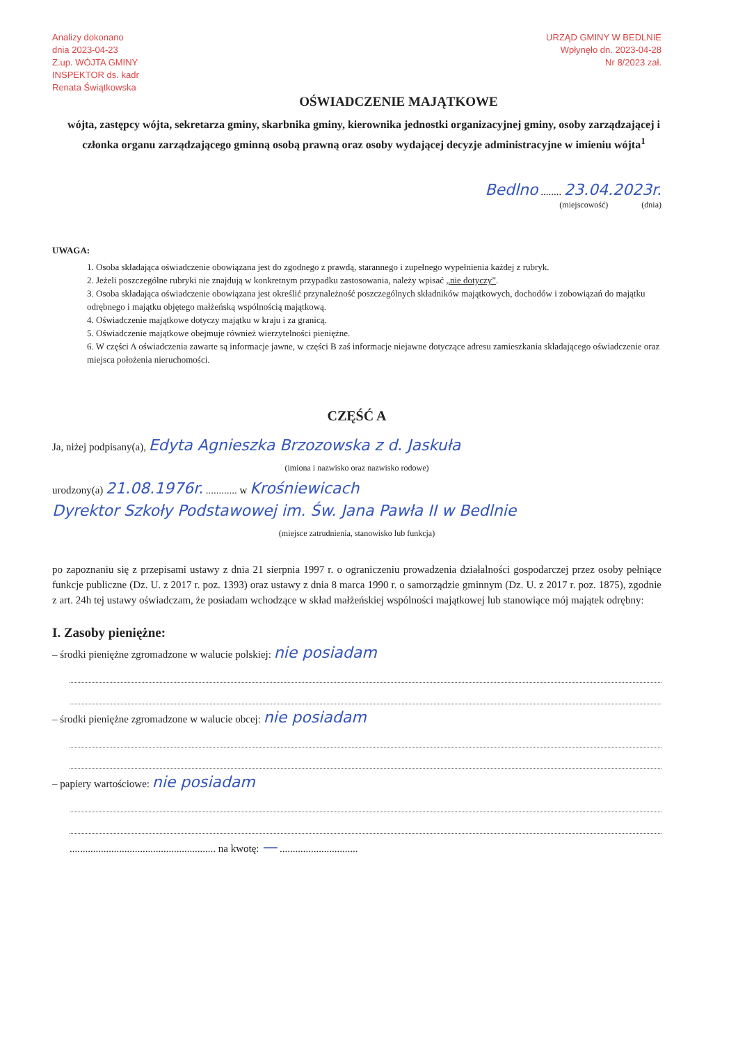Analizy dokonano
dnia 2023-04-23
Z.up. WÓJTA GMINY
INSPEKTOR ds. kadr
Renata Świątkowska
URZĄD GMINY W BEDLNIE
Wpłynęło dn. 2023-04-28
Nr 8/2023 zał.
OŚWIADCZENIE MAJĄTKOWE
wójta, zastępcy wójta, sekretarza gminy, skarbnika gminy, kierownika jednostki organizacyjnej gminy, osoby zarządzającej i członka organu zarządzającego gminną osobą prawną oraz osoby wydającej decyzje administracyjne w imieniu wójta<sup>1</sup>
Bedlno ........ 23.04.2023r.
(miejscowość) (dnia)
UWAGA:
1. Osoba składająca oświadczenie obowiązana jest do zgodnego z prawdą, starannego i zupełnego wypełnienia każdej z rubryk.
2. Jeżeli poszczególne rubryki nie znajdują w konkretnym przypadku zastosowania, należy wpisać „nie dotyczy”.
3. Osoba składająca oświadczenie obowiązana jest określić przynależność poszczególnych składników majątkowych, dochodów i zobowiązań do majątku odrębnego i majątku objętego małżeńską wspólnością majątkową.
4. Oświadczenie majątkowe dotyczy majątku w kraju i za granicą.
5. Oświadczenie majątkowe obejmuje również wierzytelności pieniężne.
6. W części A oświadczenia zawarte są informacje jawne, w części B zaś informacje niejawne dotyczące adresu zamieszkania składającego oświadczenie oraz miejsca położenia nieruchomości.
CZĘŚĆ A
Ja, niżej podpisany(a), Edyta Agnieszka Brzozowska z d. Jaskuła
(imiona i nazwisko oraz nazwisko rodowe)
urodzony(a) 21.08.1976r. ............ w Krośniewicach
Dyrektor Szkoły Podstawowej im. Św. Jana Pawła II w Bedlnie
(miejsce zatrudnienia, stanowisko lub funkcja)
po zapoznaniu się z przepisami ustawy z dnia 21 sierpnia 1997 r. o ograniczeniu prowadzenia działalności gospodarczej przez osoby pełniące funkcje publiczne (Dz. U. z 2017 r. poz. 1393) oraz ustawy z dnia 8 marca 1990 r. o samorządzie gminnym (Dz. U. z 2017 r. poz. 1875), zgodnie z art. 24h tej ustawy oświadczam, że posiadam wchodzące w skład małżeńskiej wspólności majątkowej lub stanowiące mój majątek odrębny:
I. Zasoby pieniężne:
– środki pieniężne zgromadzone w walucie polskiej: nie posiadam
– środki pieniężne zgromadzone w walucie obcej: nie posiadam
– papiery wartościowe: nie posiadam
........................................................ na kwotę: — ..............................